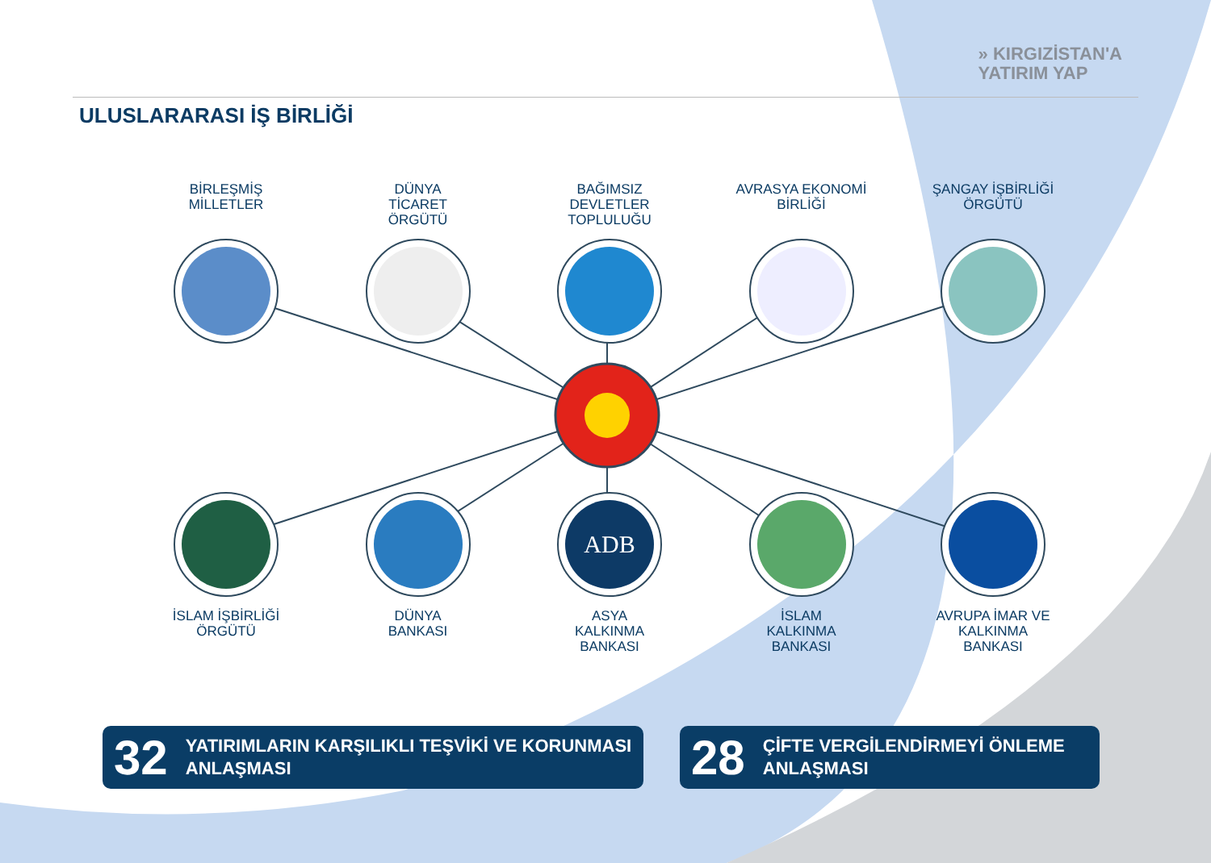» KIRGIZİSTAN'A
YATIRIM YAP
ULUSLARARASI İŞ BİRLİĞİ
BİRLEŞMİŞ
MİLLETLER
DÜNYA
TİCARET
ÖRGÜTÜ
BAĞIMSIZ
DEVLETLER
TOPLULUĞU
AVRASYA EKONOMİ
BİRLİĞİ
ŞANGAY İŞBİRLİĞİ
ÖRGÜTÜ
İSLAM İŞBİRLİĞİ
ÖRGÜTÜ
DÜNYA
BANKASI
ADB
ASYA
KALKINMA
BANKASI
İSLAM
KALKINMA
BANKASI
AVRUPA İMAR VE
KALKINMA
BANKASI
32 YATIRIMLARIN KARŞILIKLI TEŞVİKİ VE KORUNMASI
ANLAŞMASI
28 ÇİFTE VERGİLENDİRMEYİ ÖNLEME
ANLAŞMASI